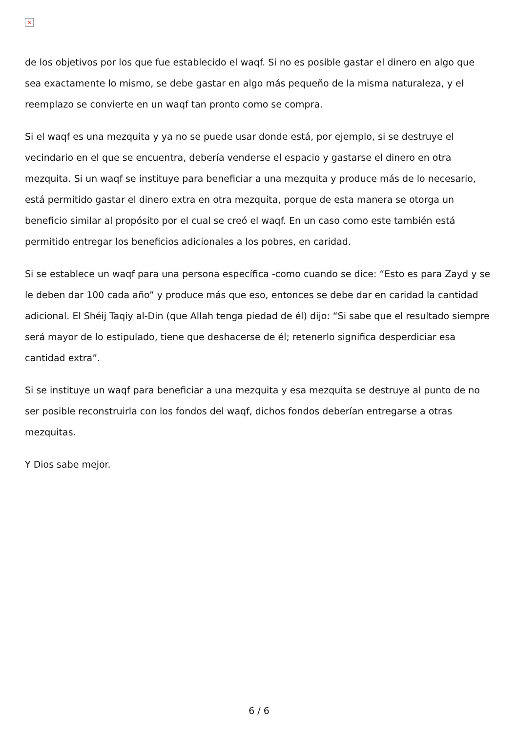×
de los objetivos por los que fue establecido el waqf. Si no es posible gastar el dinero en algo que sea exactamente lo mismo, se debe gastar en algo más pequeño de la misma naturaleza, y el reemplazo se convierte en un waqf tan pronto como se compra.
Si el waqf es una mezquita y ya no se puede usar donde está, por ejemplo, si se destruye el vecindario en el que se encuentra, debería venderse el espacio y gastarse el dinero en otra mezquita. Si un waqf se instituye para beneficiar a una mezquita y produce más de lo necesario, está permitido gastar el dinero extra en otra mezquita, porque de esta manera se otorga un beneficio similar al propósito por el cual se creó el waqf. En un caso como este también está permitido entregar los beneficios adicionales a los pobres, en caridad.
Si se establece un waqf para una persona específica -como cuando se dice: “Esto es para Zayd y se le deben dar 100 cada año” y produce más que eso, entonces se debe dar en caridad la cantidad adicional. El Shéij Taqiy al-Din (que Allah tenga piedad de él) dijo: “Si sabe que el resultado siempre será mayor de lo estipulado, tiene que deshacerse de él; retenerlo significa desperdiciar esa cantidad extra”.
Si se instituye un waqf para beneficiar a una mezquita y esa mezquita se destruye al punto de no ser posible reconstruirla con los fondos del waqf, dichos fondos deberían entregarse a otras mezquitas.
Y Dios sabe mejor.
6 / 6